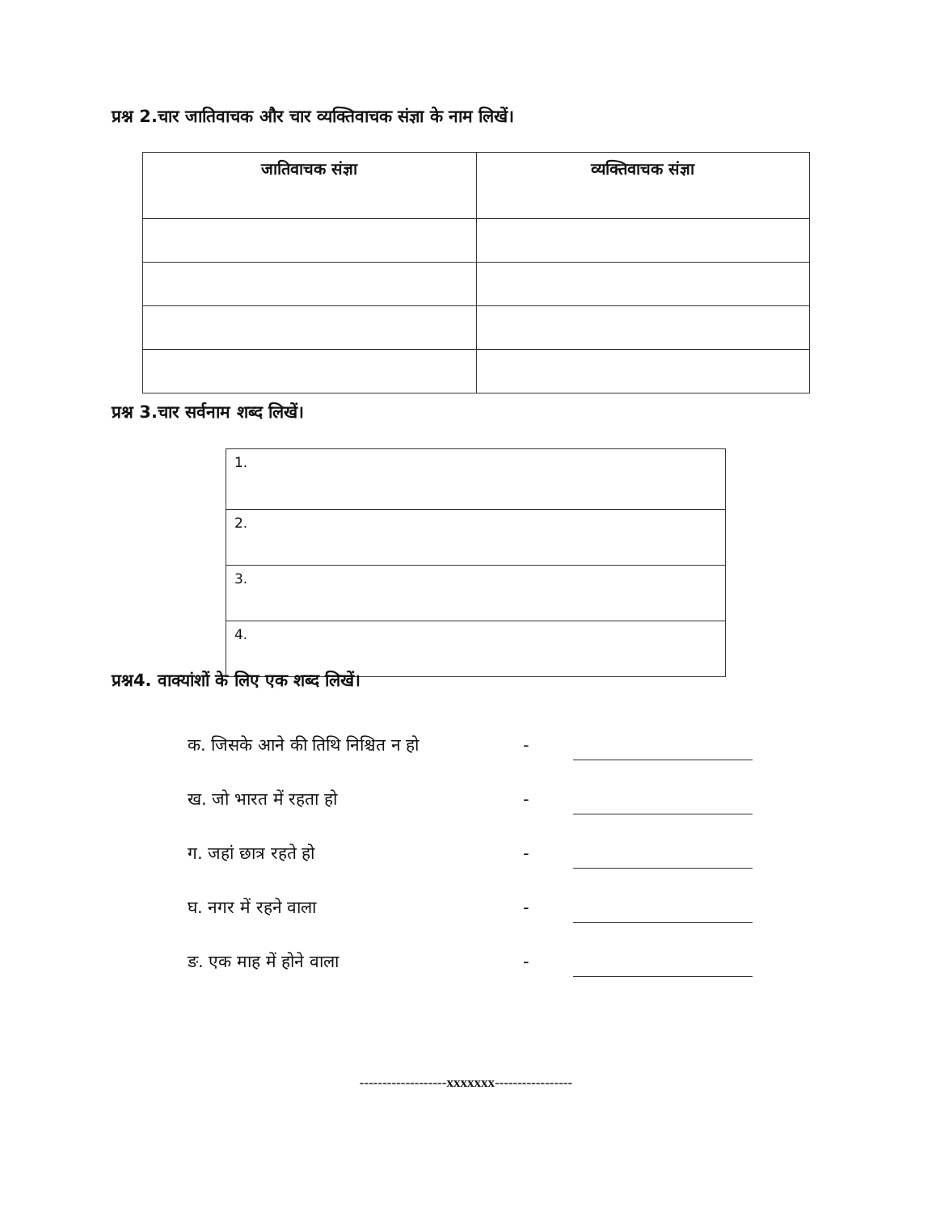प्रश्न 2.चार जातिवाचक और चार व्यक्तिवाचक संज्ञा के नाम लिखें।
| जातिवाचक संज्ञा | व्यक्तिवाचक संज्ञा |
| --- | --- |
प्रश्न 3.चार सर्वनाम शब्द लिखें।
| 1. |
| 2. |
| 3. |
| 4. |
प्रश्न4. वाक्यांशों के लिए एक शब्द लिखें।
क. जिसके आने की तिथि निश्चित न हो -
ख. जो भारत में रहता हो -
ग. जहां छात्र रहते हो -
घ. नगर में रहने वाला -
ङ. एक माह में होने वाला -
-------------------xxxxxxx-----------------